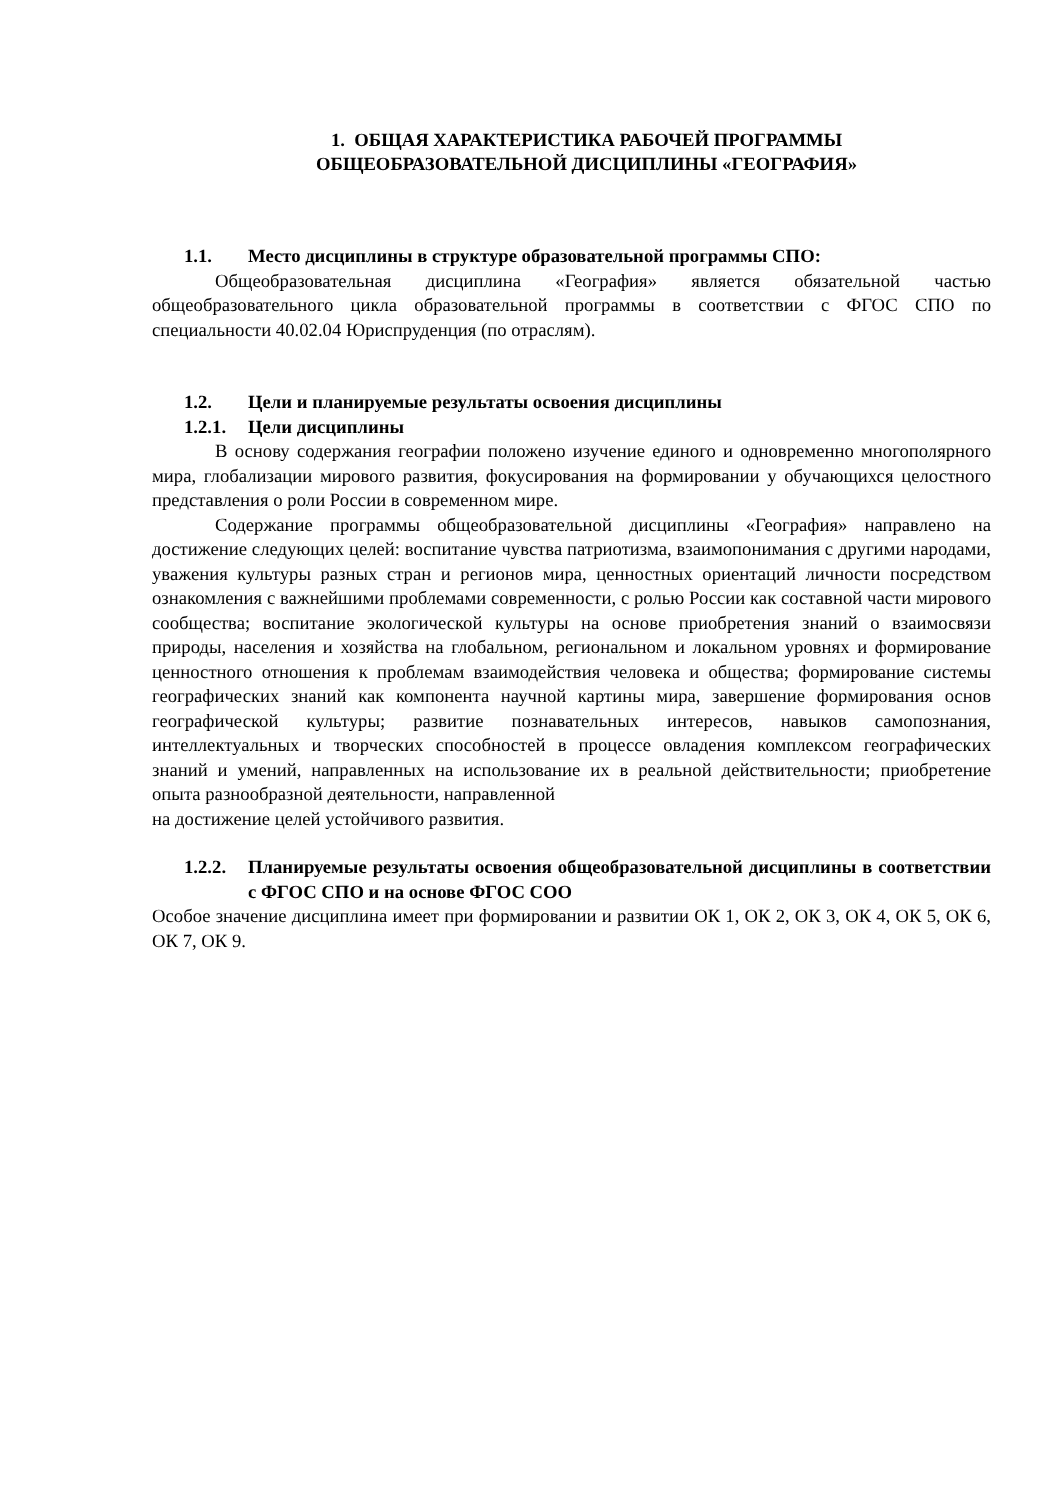1. ОБЩАЯ ХАРАКТЕРИСТИКА РАБОЧЕЙ ПРОГРАММЫ
ОБЩЕОБРАЗОВАТЕЛЬНОЙ ДИСЦИПЛИНЫ «ГЕОГРАФИЯ»
1.1. Место дисциплины в структуре образовательной программы СПО:
Общеобразовательная дисциплина «География» является обязательной частью общеобразовательного цикла образовательной программы в соответствии с ФГОС СПО по специальности 40.02.04 Юриспруденция (по отраслям).
1.2. Цели и планируемые результаты освоения дисциплины
1.2.1. Цели дисциплины
В основу содержания географии положено изучение единого и одновременно многополярного мира, глобализации мирового развития, фокусирования на формировании у обучающихся целостного представления о роли России в современном мире.
Содержание программы общеобразовательной дисциплины «География» направлено на достижение следующих целей: воспитание чувства патриотизма, взаимопонимания с другими народами, уважения культуры разных стран и регионов мира, ценностных ориентаций личности посредством ознакомления с важнейшими проблемами современности, с ролью России как составной части мирового сообщества; воспитание экологической культуры на основе приобретения знаний о взаимосвязи природы, населения и хозяйства на глобальном, региональном и локальном уровнях и формирование ценностного отношения к проблемам взаимодействия человека и общества; формирование системы географических знаний как компонента научной картины мира, завершение формирования основ географической культуры; развитие познавательных интересов, навыков самопознания, интеллектуальных и творческих способностей в процессе овладения комплексом географических знаний и умений, направленных на использование их в реальной действительности; приобретение опыта разнообразной деятельности, направленной
на достижение целей устойчивого развития.
1.2.2. Планируемые результаты освоения общеобразовательной дисциплины в соответствии с ФГОС СПО и на основе ФГОС СОО
Особое значение дисциплина имеет при формировании и развитии ОК 1, ОК 2, ОК 3, ОК 4, ОК 5, ОК 6, ОК 7, ОК 9.